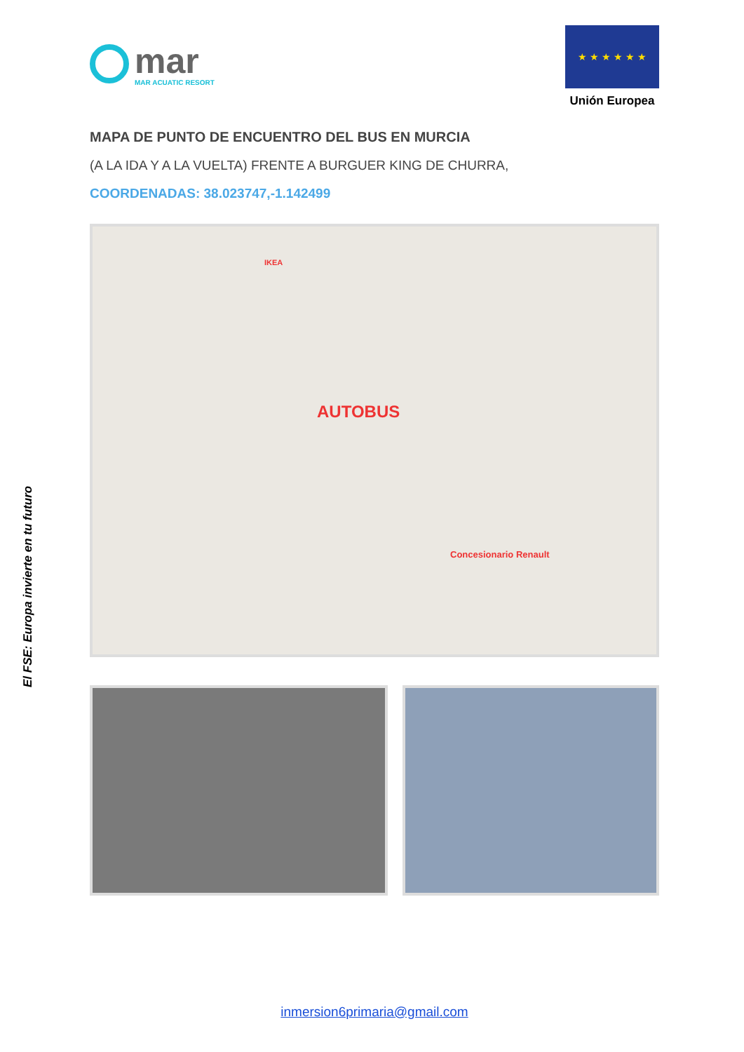El FSE: Europa invierte en tu futuro
mar
MAR ACUATIC RESORT
★ ★ ★ ★ ★ ★
Unión Europea
MAPA DE PUNTO DE ENCUENTRO DEL BUS EN MURCIA
(A LA IDA Y A LA VUELTA) FRENTE A BURGUER KING DE CHURRA,
COORDENADAS: 38.023747,-1.142499
IKEA
AUTOBUS
Concesionario Renault
inmersion6primaria@gmail.com